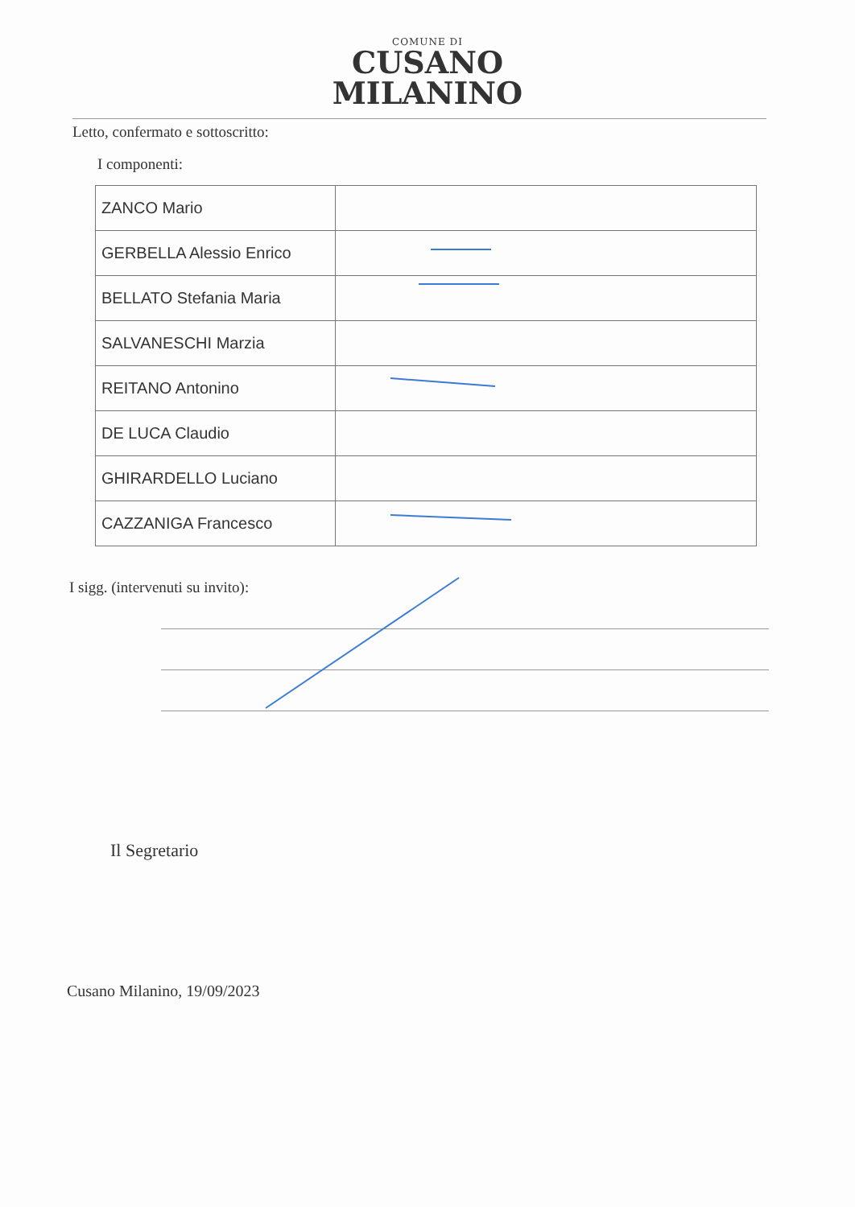COMUNE DI
CUSANO
MILANINO
Letto, confermato e sottoscritto:
I componenti:
| ZANCO Mario | |
| GERBELLA Alessio Enrico | |
| BELLATO Stefania Maria | |
| SALVANESCHI Marzia | |
| REITANO Antonino | |
| DE LUCA Claudio | |
| GHIRARDELLO Luciano | |
| CAZZANIGA Francesco | |
I sigg. (intervenuti su invito):
Il Segretario
Cusano Milanino, 19/09/2023